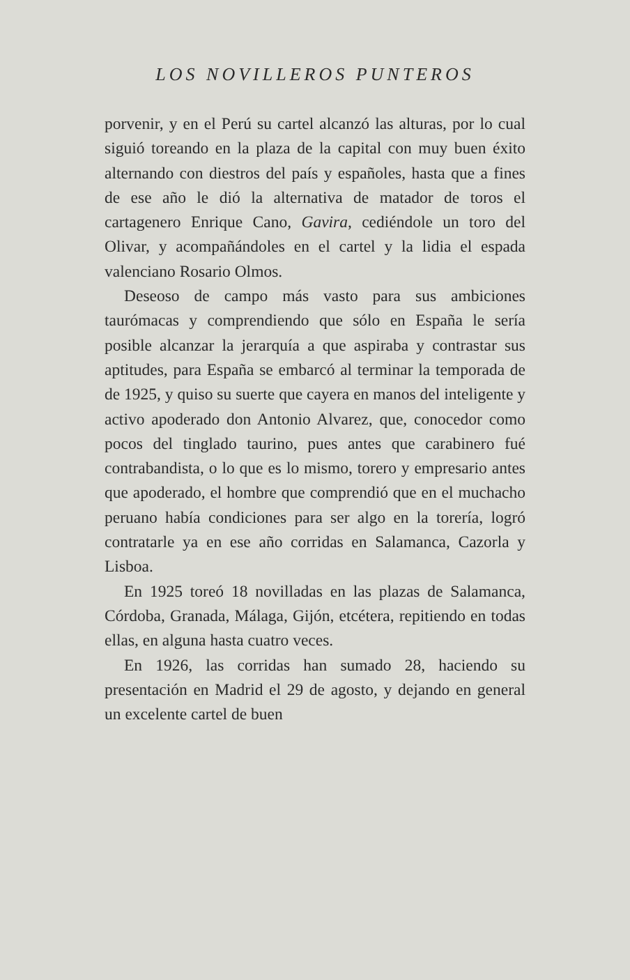LOS NOVILLEROS PUNTEROS
porvenir, y en el Perú su cartel alcanzó las alturas, por lo cual siguió toreando en la plaza de la capital con muy buen éxito alternando con diestros del país y españoles, hasta que a fines de ese año le dió la alternativa de matador de toros el cartagenero Enrique Cano, Gavira, cediéndole un toro del Olivar, y acompañándoles en el cartel y la lidia el espada valenciano Rosario Olmos.
Deseoso de campo más vasto para sus ambiciones taurómacas y comprendiendo que sólo en España le sería posible alcanzar la jerarquía a que aspiraba y contrastar sus aptitudes, para España se embarcó al terminar la temporada de de 1925, y quiso su suerte que cayera en manos del inteligente y activo apoderado don Antonio Alvarez, que, conocedor como pocos del tinglado taurino, pues antes que carabinero fué contrabandista, o lo que es lo mismo, torero y empresario antes que apoderado, el hombre que comprendió que en el muchacho peruano había condiciones para ser algo en la torería, logró contratarle ya en ese año corridas en Salamanca, Cazorla y Lisboa.
En 1925 toreó 18 novilladas en las plazas de Salamanca, Córdoba, Granada, Málaga, Gijón, etcétera, repitiendo en todas ellas, en alguna hasta cuatro veces.
En 1926, las corridas han sumado 28, haciendo su presentación en Madrid el 29 de agosto, y dejando en general un excelente cartel de buen